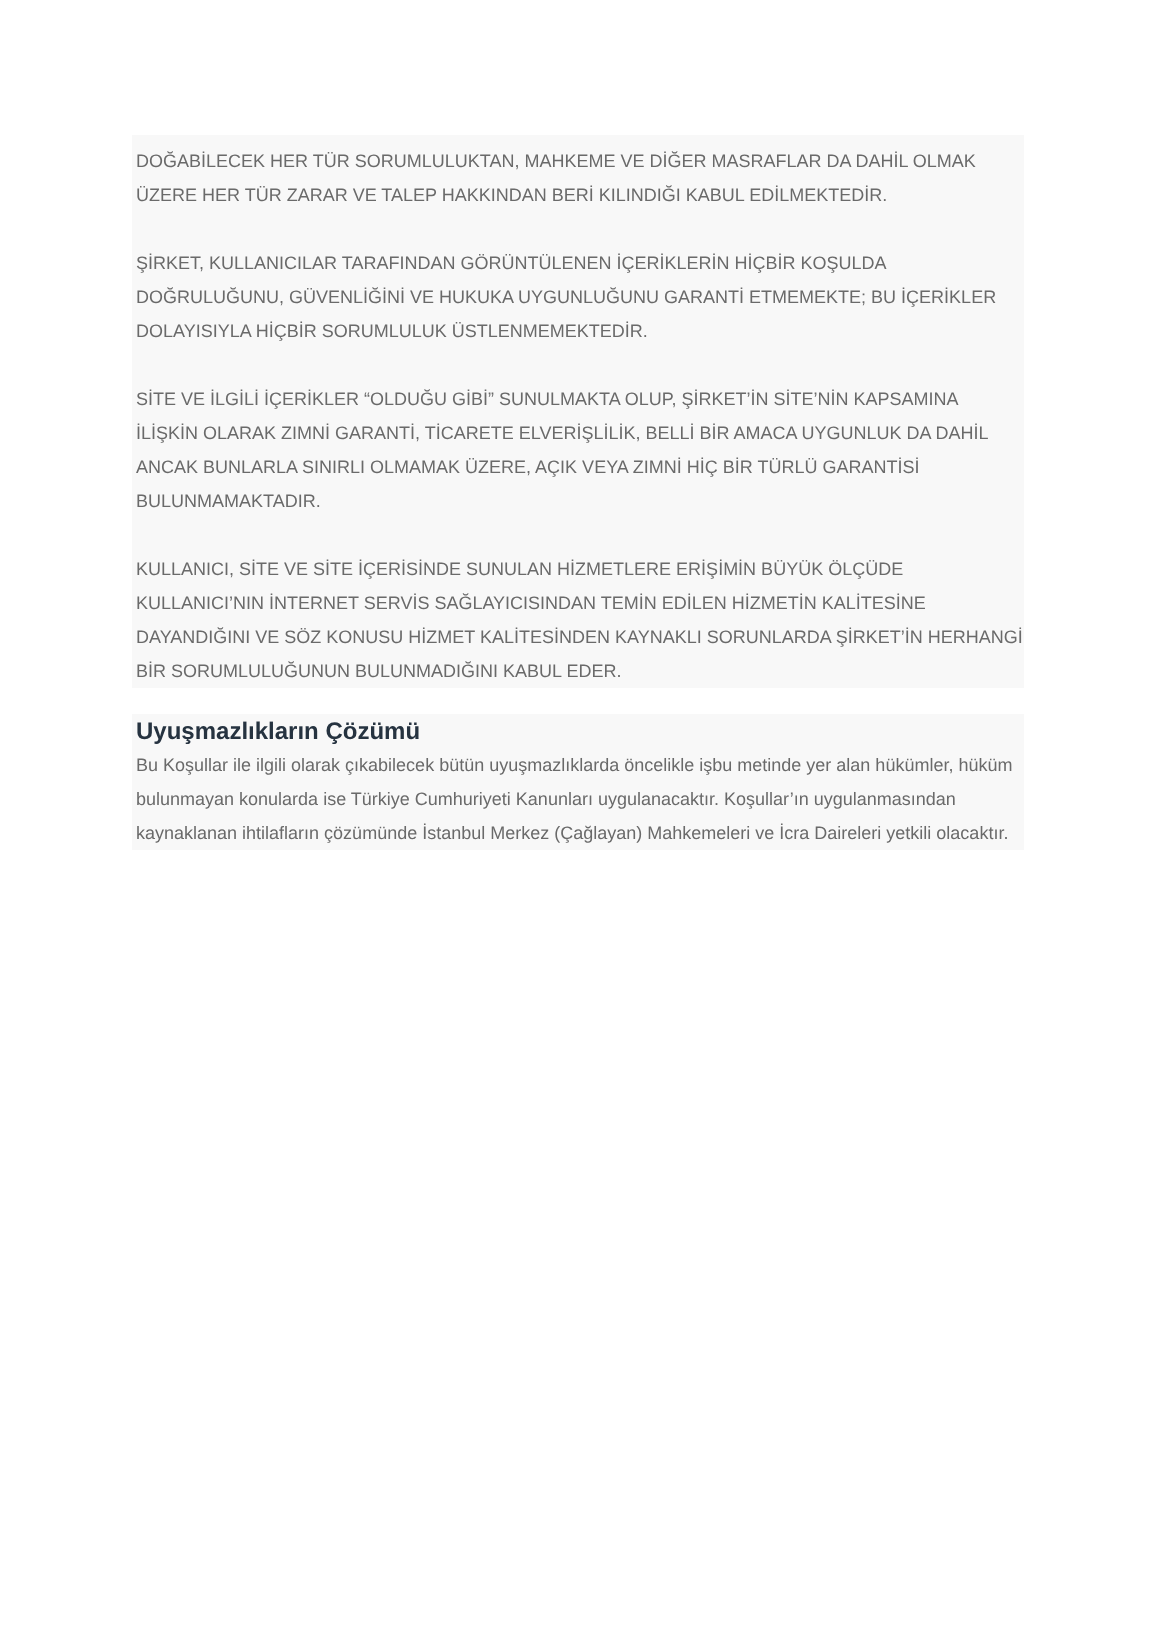DOĞABİLECEK HER TÜR SORUMLULUKTAN, MAHKEME VE DİĞER MASRAFLAR DA DAHİL OLMAK ÜZERE HER TÜR ZARAR VE TALEP HAKKINDAN BERİ KILINDIĞI KABUL EDİLMEKTEDİR.
ŞİRKET, KULLANICILAR TARAFINDAN GÖRÜNTÜLENEN İÇERİKLERİN HİÇBİR KOŞULDA DOĞRULUĞUNU, GÜVENLİĞİNİ VE HUKUKA UYGUNLUĞUNU GARANTİ ETMEMEKTE; BU İÇERİKLER DOLAYISIYLA HİÇBİR SORUMLULUK ÜSTLENMEMEKTEDİR.
SİTE VE İLGİLİ İÇERİKLER “OLDUĞU GİBİ” SUNULMAKTA OLUP, ŞİRKET’İN SİTE’NİN KAPSAMINA İLİŞKİN OLARAK ZIMNİ GARANTİ, TİCARETE ELVERİŞLİLİK, BELLİ BİR AMACA UYGUNLUK DA DAHİL ANCAK BUNLARLA SINIRLI OLMAMAK ÜZERE, AÇIK VEYA ZIMNİ HİÇ BİR TÜRLÜ GARANTİSİ BULUNMAMAKTADIR.
KULLANICI, SİTE VE SİTE İÇERİSİNDE SUNULAN HİZMETLERE ERİŞİMİN BÜYÜK ÖLÇÜDE KULLANICI’NIN İNTERNET SERVİS SAĞLAYICISINDAN TEMİN EDİLEN HİZMETİN KALİTESİNE DAYANDIĞINI VE SÖZ KONUSU HİZMET KALİTESİNDEN KAYNAKLI SORUNLARDA ŞİRKET’İN HERHANGİ BİR SORUMLULUĞUNUN BULUNMADIĞINI KABUL EDER.
Uyuşmazlıkların Çözümü
Bu Koşullar ile ilgili olarak çıkabilecek bütün uyuşmazlıklarda öncelikle işbu metinde yer alan hükümler, hüküm bulunmayan konularda ise Türkiye Cumhuriyeti Kanunları uygulanacaktır. Koşullar’ın uygulanmasından kaynaklanan ihtilafların çözümünde İstanbul Merkez (Çağlayan) Mahkemeleri ve İcra Daireleri yetkili olacaktır.